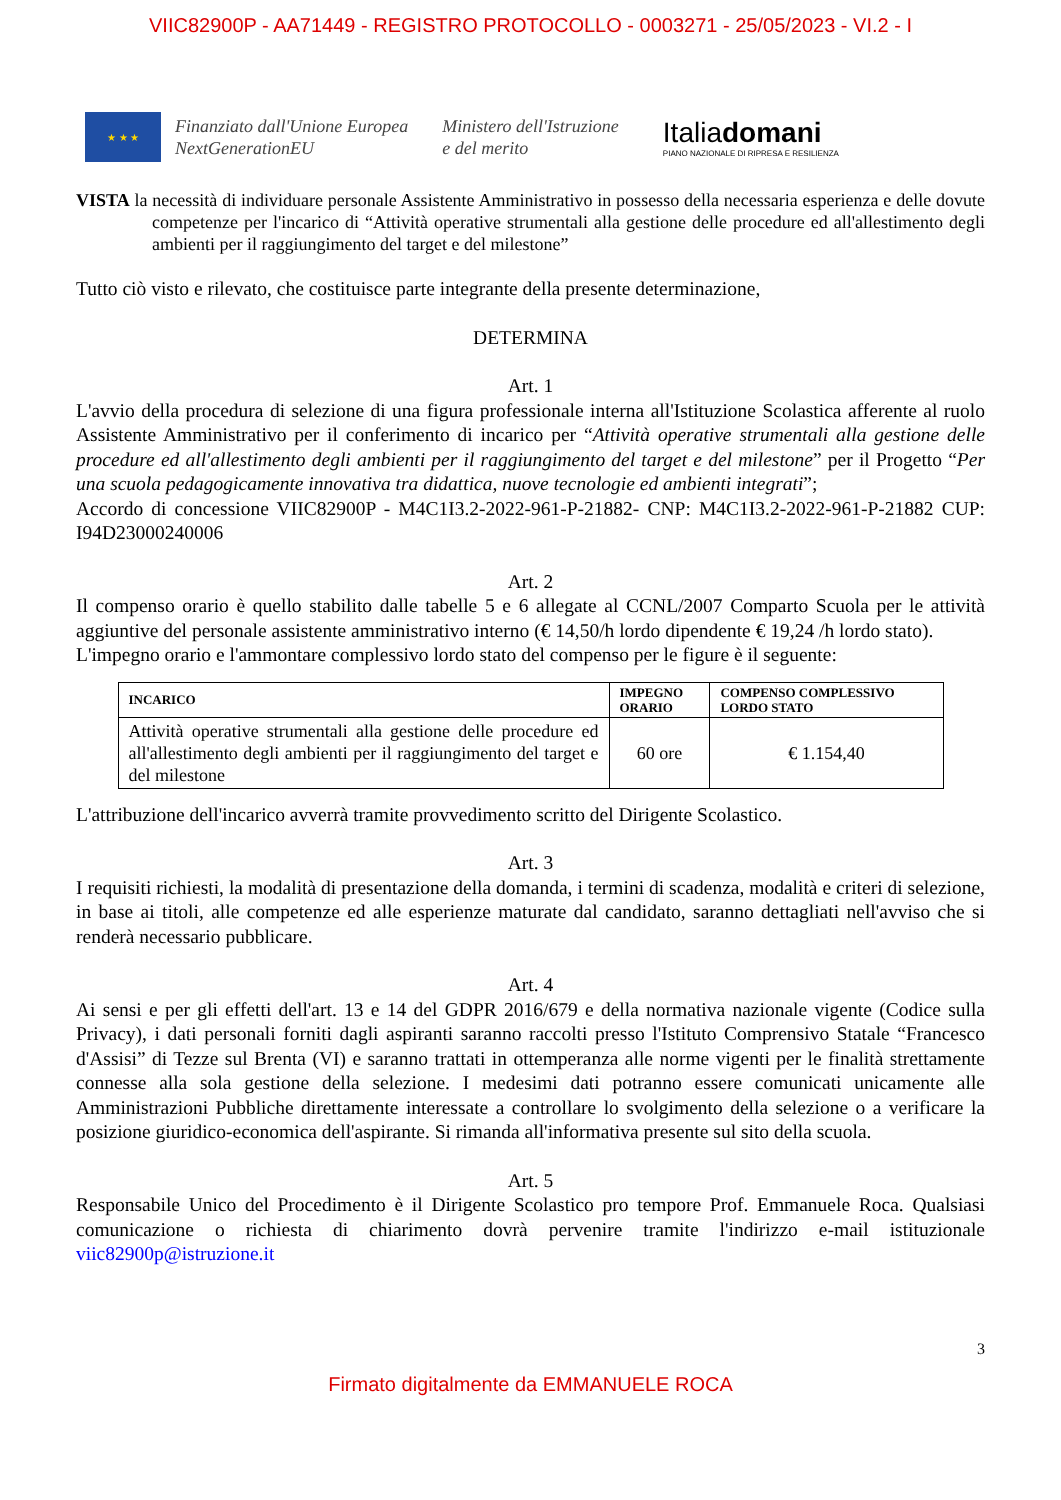VIIC82900P - AA71449 - REGISTRO PROTOCOLLO - 0003271 - 25/05/2023 - VI.2 - I
★ ★ ★
Finanziato dall'Unione Europea
NextGenerationEU
Ministero dell'Istruzione
e del merito
Italiadomani
PIANO NAZIONALE DI RIPRESA E RESILIENZA
VISTA la necessità di individuare personale Assistente Amministrativo in possesso della necessaria esperienza e delle dovute competenze per l'incarico di “Attività operative strumentali alla gestione delle procedure ed all'allestimento degli ambienti per il raggiungimento del target e del milestone”
Tutto ciò visto e rilevato, che costituisce parte integrante della presente determinazione,
DETERMINA
Art. 1
L'avvio della procedura di selezione di una figura professionale interna all'Istituzione Scolastica afferente al ruolo Assistente Amministrativo per il conferimento di incarico per “Attività operative strumentali alla gestione delle procedure ed all'allestimento degli ambienti per il raggiungimento del target e del milestone” per il Progetto “Per una scuola pedagogicamente innovativa tra didattica, nuove tecnologie ed ambienti integrati”;
Accordo di concessione VIIC82900P - M4C1I3.2-2022-961-P-21882- CNP: M4C1I3.2-2022-961-P-21882 CUP: I94D23000240006
Art. 2
Il compenso orario è quello stabilito dalle tabelle 5 e 6 allegate al CCNL/2007 Comparto Scuola per le attività aggiuntive del personale assistente amministrativo interno (€ 14,50/h lordo dipendente € 19,24 /h lordo stato).
L'impegno orario e l'ammontare complessivo lordo stato del compenso per le figure è il seguente:
| INCARICO | IMPEGNO ORARIO | COMPENSO COMPLESSIVO LORDO STATO |
| --- | --- | --- |
| Attività operative strumentali alla gestione delle procedure ed all'allestimento degli ambienti per il raggiungimento del target e del milestone | 60 ore | € 1.154,40 |
L'attribuzione dell'incarico avverrà tramite provvedimento scritto del Dirigente Scolastico.
Art. 3
I requisiti richiesti, la modalità di presentazione della domanda, i termini di scadenza, modalità e criteri di selezione, in base ai titoli, alle competenze ed alle esperienze maturate dal candidato, saranno dettagliati nell'avviso che si renderà necessario pubblicare.
Art. 4
Ai sensi e per gli effetti dell'art. 13 e 14 del GDPR 2016/679 e della normativa nazionale vigente (Codice sulla Privacy), i dati personali forniti dagli aspiranti saranno raccolti presso l'Istituto Comprensivo Statale “Francesco d'Assisi” di Tezze sul Brenta (VI) e saranno trattati in ottemperanza alle norme vigenti per le finalità strettamente connesse alla sola gestione della selezione. I medesimi dati potranno essere comunicati unicamente alle Amministrazioni Pubbliche direttamente interessate a controllare lo svolgimento della selezione o a verificare la posizione giuridico-economica dell'aspirante. Si rimanda all'informativa presente sul sito della scuola.
Art. 5
Responsabile Unico del Procedimento è il Dirigente Scolastico pro tempore Prof. Emmanuele Roca. Qualsiasi comunicazione o richiesta di chiarimento dovrà pervenire tramite l'indirizzo e-mail istituzionale viic82900p@istruzione.it
3
Firmato digitalmente da EMMANUELE ROCA